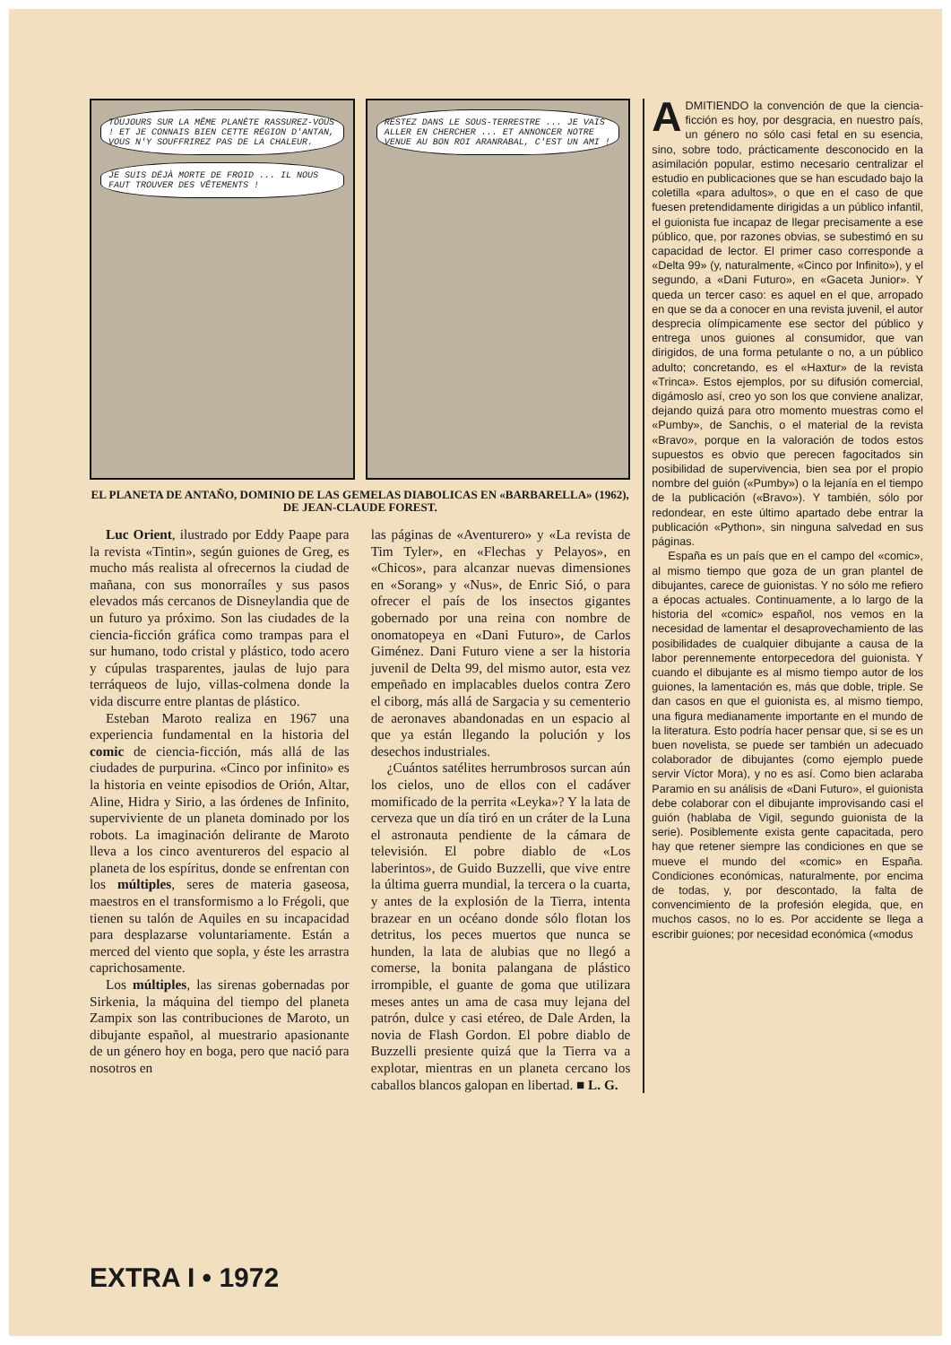TOUJOURS SUR LA MÊME PLANÈTE RASSUREZ-VOUS ! ET JE CONNAIS BIEN CETTE RÉGION D'ANTAN, VOUS N'Y SOUFFRIREZ PAS DE LA CHALEUR.
JE SUIS DÉJÀ MORTE DE FROID ... IL NOUS FAUT TROUVER DES VÊTEMENTS !
RESTEZ DANS LE SOUS-TERRESTRE ... JE VAIS ALLER EN CHERCHER ... ET ANNONCER NOTRE VENUE AU BON ROI ARANRABAL, C'EST UN AMI !
EL PLANETA DE ANTAÑO, DOMINIO DE LAS GEMELAS DIABOLICAS EN «BARBARELLA» (1962), DE JEAN-CLAUDE FOREST.
Luc Orient, ilustrado por Eddy Paape para la revista «Tintin», según guiones de Greg, es mucho más realista al ofrecernos la ciudad de mañana, con sus monorraíles y sus pasos elevados más cercanos de Disneylandia que de un futuro ya próximo. Son las ciudades de la ciencia-ficción gráfica como trampas para el sur humano, todo cristal y plástico, todo acero y cúpulas trasparentes, jaulas de lujo para terráqueos de lujo, villas-colmena donde la vida discurre entre plantas de plástico.
Esteban Maroto realiza en 1967 una experiencia fundamental en la historia del comic de ciencia-ficción, más allá de las ciudades de purpurina. «Cinco por infinito» es la historia en veinte episodios de Orión, Altar, Aline, Hidra y Sirio, a las órdenes de Infinito, superviviente de un planeta dominado por los robots. La imaginación delirante de Maroto lleva a los cinco aventureros del espacio al planeta de los espíritus, donde se enfrentan con los múltiples, seres de materia gaseosa, maestros en el transformismo a lo Frégoli, que tienen su talón de Aquiles en su incapacidad para desplazarse voluntariamente. Están a merced del viento que sopla, y éste les arrastra caprichosamente.
Los múltiples, las sirenas gobernadas por Sirkenia, la máquina del tiempo del planeta Zampix son las contribuciones de Maroto, un dibujante español, al muestrario apasionante de un género hoy en boga, pero que nació para nosotros en
las páginas de «Aventurero» y «La revista de Tim Tyler», en «Flechas y Pelayos», en «Chicos», para alcanzar nuevas dimensiones en «Sorang» y «Nus», de Enric Sió, o para ofrecer el país de los insectos gigantes gobernado por una reina con nombre de onomatopeya en «Dani Futuro», de Carlos Giménez. Dani Futuro viene a ser la historia juvenil de Delta 99, del mismo autor, esta vez empeñado en implacables duelos contra Zero el ciborg, más allá de Sargacia y su cementerio de aeronaves abandonadas en un espacio al que ya están llegando la polución y los desechos industriales.
¿Cuántos satélites herrumbrosos surcan aún los cielos, uno de ellos con el cadáver momificado de la perrita «Leyka»? Y la lata de cerveza que un día tiró en un cráter de la Luna el astronauta pendiente de la cámara de televisión. El pobre diablo de «Los laberintos», de Guido Buzzelli, que vive entre la última guerra mundial, la tercera o la cuarta, y antes de la explosión de la Tierra, intenta brazear en un océano donde sólo flotan los detritus, los peces muertos que nunca se hunden, la lata de alubias que no llegó a comerse, la bonita palangana de plástico irrompible, el guante de goma que utilizara meses antes un ama de casa muy lejana del patrón, dulce y casi etéreo, de Dale Arden, la novia de Flash Gordon. El pobre diablo de Buzzelli presiente quizá que la Tierra va a explotar, mientras en un planeta cercano los caballos blancos galopan en libertad. ■ L. G.
ADMITIENDO la convención de que la ciencia-ficción es hoy, por desgracia, en nuestro país, un género no sólo casi fetal en su esencia, sino, sobre todo, prácticamente desconocido en la asimilación popular, estimo necesario centralizar el estudio en publicaciones que se han escudado bajo la coletilla «para adultos», o que en el caso de que fuesen pretendidamente dirigidas a un público infantil, el guionista fue incapaz de llegar precisamente a ese público, que, por razones obvias, se subestimó en su capacidad de lector. El primer caso corresponde a «Delta 99» (y, naturalmente, «Cinco por Infinito»), y el segundo, a «Dani Futuro», en «Gaceta Junior». Y queda un tercer caso: es aquel en el que, arropado en que se da a conocer en una revista juvenil, el autor desprecia olímpicamente ese sector del público y entrega unos guiones al consumidor, que van dirigidos, de una forma petulante o no, a un público adulto; concretando, es el «Haxtur» de la revista «Trinca». Estos ejemplos, por su difusión comercial, digámoslo así, creo yo son los que conviene analizar, dejando quizá para otro momento muestras como el «Pumby», de Sanchis, o el material de la revista «Bravo», porque en la valoración de todos estos supuestos es obvio que perecen fagocitados sin posibilidad de supervivencia, bien sea por el propio nombre del guión («Pumby») o la lejanía en el tiempo de la publicación («Bravo»). Y también, sólo por redondear, en este último apartado debe entrar la publicación «Python», sin ninguna salvedad en sus páginas.
España es un país que en el campo del «comic», al mismo tiempo que goza de un gran plantel de dibujantes, carece de guionistas. Y no sólo me refiero a épocas actuales. Continuamente, a lo largo de la historia del «comic» español, nos vemos en la necesidad de lamentar el desaprovechamiento de las posibilidades de cualquier dibujante a causa de la labor perennemente entorpecedora del guionista. Y cuando el dibujante es al mismo tiempo autor de los guiones, la lamentación es, más que doble, triple. Se dan casos en que el guionista es, al mismo tiempo, una figura medianamente importante en el mundo de la literatura. Esto podría hacer pensar que, si se es un buen novelista, se puede ser también un adecuado colaborador de dibujantes (como ejemplo puede servir Víctor Mora), y no es así. Como bien aclaraba Paramio en su análisis de «Dani Futuro», el guionista debe colaborar con el dibujante improvisando casi el guión (hablaba de Vigil, segundo guionista de la serie). Posiblemente exista gente capacitada, pero hay que retener siempre las condiciones en que se mueve el mundo del «comic» en España. Condiciones económicas, naturalmente, por encima de todas, y, por descontado, la falta de convencimiento de la profesión elegida, que, en muchos casos, no lo es. Por accidente se llega a escribir guiones; por necesidad económica («modus
EXTRA I • 1972